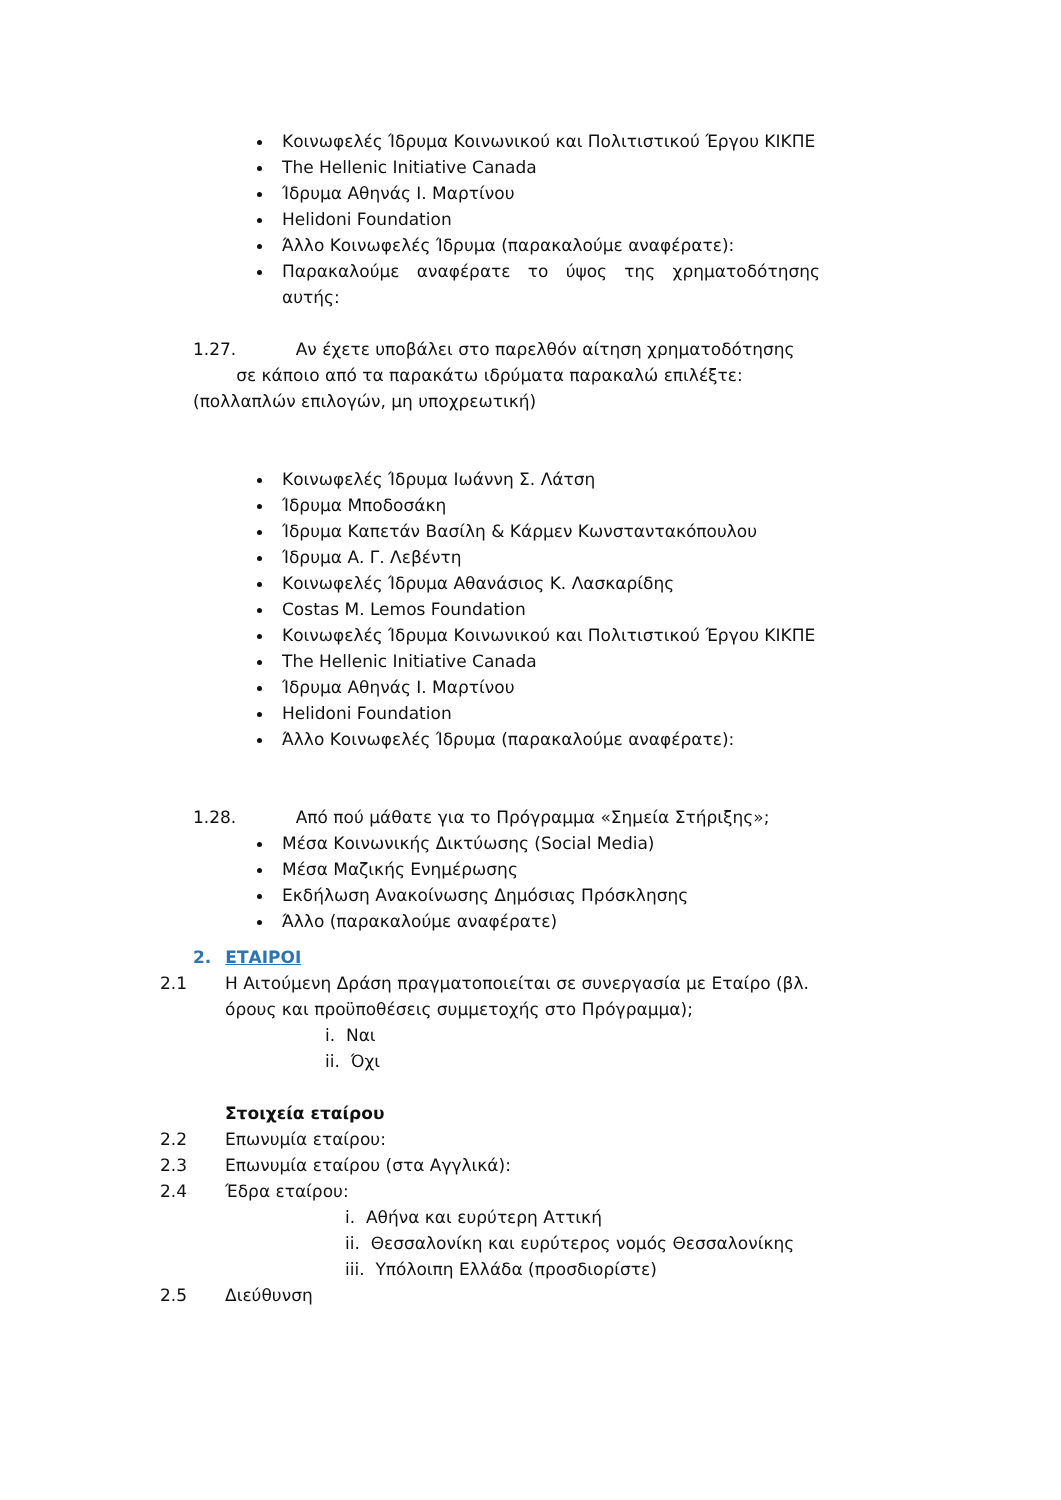Κοινωφελές Ίδρυμα Κοινωνικού και Πολιτιστικού Έργου ΚΙΚΠΕ
The Hellenic Initiative Canada
Ίδρυμα Αθηνάς Ι. Μαρτίνου
Helidoni Foundation
Άλλο Κοινωφελές Ίδρυμα (παρακαλούμε αναφέρατε):
Παρακαλούμε αναφέρατε το ύψος της χρηματοδότησης αυτής:
1.27. Αν έχετε υποβάλει στο παρελθόν αίτηση χρηματοδότησης
σε κάποιο από τα παρακάτω ιδρύματα παρακαλώ επιλέξτε:
(πολλαπλών επιλογών, μη υποχρεωτική)
Κοινωφελές Ίδρυμα Ιωάννη Σ. Λάτση
Ίδρυμα Μποδοσάκη
Ίδρυμα Καπετάν Βασίλη & Κάρμεν Κωνσταντακόπουλου
Ίδρυμα Α. Γ. Λεβέντη
Κοινωφελές Ίδρυμα Αθανάσιος Κ. Λασκαρίδης
Costas M. Lemos Foundation
Κοινωφελές Ίδρυμα Κοινωνικού και Πολιτιστικού Έργου ΚΙΚΠΕ
The Hellenic Initiative Canada
Ίδρυμα Αθηνάς Ι. Μαρτίνου
Helidoni Foundation
Άλλο Κοινωφελές Ίδρυμα (παρακαλούμε αναφέρατε):
1.28. Από πού μάθατε για το Πρόγραμμα «Σημεία Στήριξης»;
Μέσα Κοινωνικής Δικτύωσης (Social Media)
Μέσα Μαζικής Ενημέρωσης
Εκδήλωση Ανακοίνωσης Δημόσιας Πρόσκλησης
Άλλο (παρακαλούμε αναφέρατε)
2. ΕΤΑΙΡΟΙ
2.1 Η Αιτούμενη Δράση πραγματοποιείται σε συνεργασία με Εταίρο (βλ. όρους και προϋποθέσεις συμμετοχής στο Πρόγραμμα);
i. Ναι
ii. Όχι
Στοιχεία εταίρου
2.2 Επωνυμία εταίρου:
2.3 Επωνυμία εταίρου (στα Αγγλικά):
2.4 Έδρα εταίρου:
i. Αθήνα και ευρύτερη Αττική
ii. Θεσσαλονίκη και ευρύτερος νομός Θεσσαλονίκης
iii. Υπόλοιπη Ελλάδα (προσδιορίστε)
2.5 Διεύθυνση